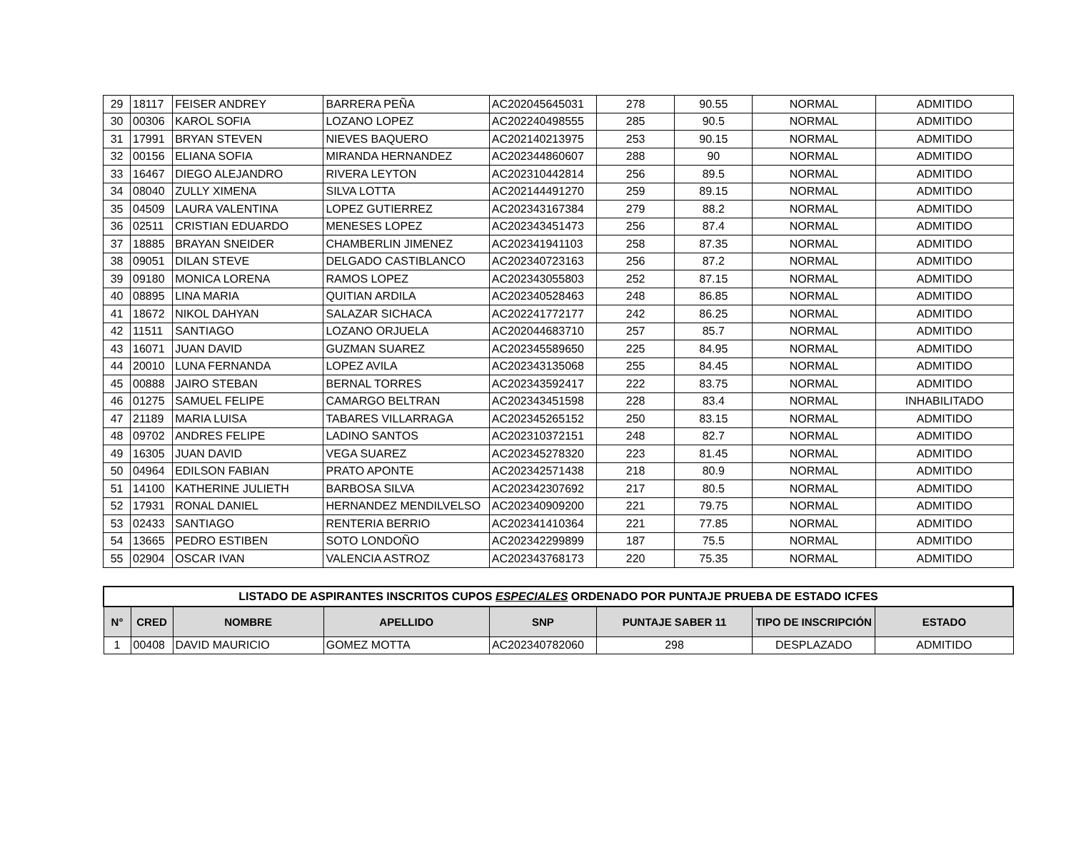| 29 | 18117 | FEISER ANDREY | BARRERA PEÑA | AC202045645031 | 278 | 90.55 | NORMAL | ADMITIDO |
| 30 | 00306 | KAROL SOFIA | LOZANO LOPEZ | AC202240498555 | 285 | 90.5 | NORMAL | ADMITIDO |
| 31 | 17991 | BRYAN STEVEN | NIEVES BAQUERO | AC202140213975 | 253 | 90.15 | NORMAL | ADMITIDO |
| 32 | 00156 | ELIANA SOFIA | MIRANDA HERNANDEZ | AC202344860607 | 288 | 90 | NORMAL | ADMITIDO |
| 33 | 16467 | DIEGO ALEJANDRO | RIVERA LEYTON | AC202310442814 | 256 | 89.5 | NORMAL | ADMITIDO |
| 34 | 08040 | ZULLY XIMENA | SILVA LOTTA | AC202144491270 | 259 | 89.15 | NORMAL | ADMITIDO |
| 35 | 04509 | LAURA VALENTINA | LOPEZ GUTIERREZ | AC202343167384 | 279 | 88.2 | NORMAL | ADMITIDO |
| 36 | 02511 | CRISTIAN EDUARDO | MENESES LOPEZ | AC202343451473 | 256 | 87.4 | NORMAL | ADMITIDO |
| 37 | 18885 | BRAYAN SNEIDER | CHAMBERLIN JIMENEZ | AC202341941103 | 258 | 87.35 | NORMAL | ADMITIDO |
| 38 | 09051 | DILAN STEVE | DELGADO CASTIBLANCO | AC202340723163 | 256 | 87.2 | NORMAL | ADMITIDO |
| 39 | 09180 | MONICA LORENA | RAMOS LOPEZ | AC202343055803 | 252 | 87.15 | NORMAL | ADMITIDO |
| 40 | 08895 | LINA MARIA | QUITIAN ARDILA | AC202340528463 | 248 | 86.85 | NORMAL | ADMITIDO |
| 41 | 18672 | NIKOL DAHYAN | SALAZAR SICHACA | AC202241772177 | 242 | 86.25 | NORMAL | ADMITIDO |
| 42 | 11511 | SANTIAGO | LOZANO ORJUELA | AC202044683710 | 257 | 85.7 | NORMAL | ADMITIDO |
| 43 | 16071 | JUAN DAVID | GUZMAN SUAREZ | AC202345589650 | 225 | 84.95 | NORMAL | ADMITIDO |
| 44 | 20010 | LUNA FERNANDA | LOPEZ AVILA | AC202343135068 | 255 | 84.45 | NORMAL | ADMITIDO |
| 45 | 00888 | JAIRO STEBAN | BERNAL TORRES | AC202343592417 | 222 | 83.75 | NORMAL | ADMITIDO |
| 46 | 01275 | SAMUEL FELIPE | CAMARGO BELTRAN | AC202343451598 | 228 | 83.4 | NORMAL | INHABILITADO |
| 47 | 21189 | MARIA LUISA | TABARES VILLARRAGA | AC202345265152 | 250 | 83.15 | NORMAL | ADMITIDO |
| 48 | 09702 | ANDRES FELIPE | LADINO SANTOS | AC202310372151 | 248 | 82.7 | NORMAL | ADMITIDO |
| 49 | 16305 | JUAN DAVID | VEGA SUAREZ | AC202345278320 | 223 | 81.45 | NORMAL | ADMITIDO |
| 50 | 04964 | EDILSON FABIAN | PRATO APONTE | AC202342571438 | 218 | 80.9 | NORMAL | ADMITIDO |
| 51 | 14100 | KATHERINE JULIETH | BARBOSA SILVA | AC202342307692 | 217 | 80.5 | NORMAL | ADMITIDO |
| 52 | 17931 | RONAL DANIEL | HERNANDEZ MENDILVELSO | AC202340909200 | 221 | 79.75 | NORMAL | ADMITIDO |
| 53 | 02433 | SANTIAGO | RENTERIA BERRIO | AC202341410364 | 221 | 77.85 | NORMAL | ADMITIDO |
| 54 | 13665 | PEDRO ESTIBEN | SOTO LONDOÑO | AC202342299899 | 187 | 75.5 | NORMAL | ADMITIDO |
| 55 | 02904 | OSCAR IVAN | VALENCIA ASTROZ | AC202343768173 | 220 | 75.35 | NORMAL | ADMITIDO |
| LISTADO DE ASPIRANTES INSCRITOS CUPOS ESPECIALES ORDENADO POR PUNTAJE PRUEBA DE ESTADO ICFES | | | | | | | |
| N° | CRED | NOMBRE | APELLIDO | SNP | PUNTAJE SABER 11 | TIPO DE INSCRIPCIÓN | ESTADO |
| 1 | 00408 | DAVID MAURICIO | GOMEZ MOTTA | AC202340782060 | 298 | DESPLAZADO | ADMITIDO |